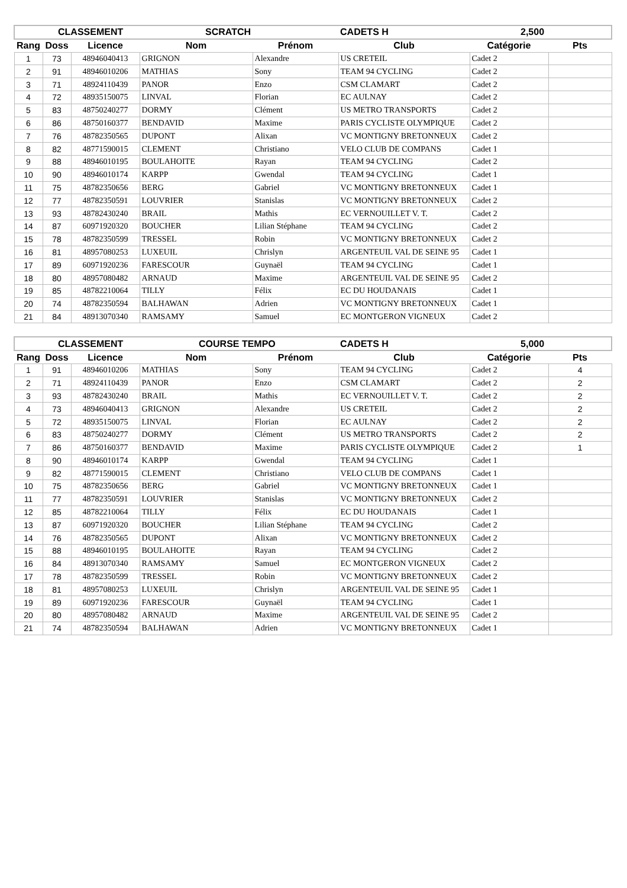| | CLASSEMENT | | SCRATCH | | CADETS H | 2,500 | |
| --- | --- | --- | --- | --- | --- | --- | --- |
| Rang | Doss | Licence | Nom | Prénom | Club | Catégorie | Pts |
| 1 | 73 | 48946040413 | GRIGNON | Alexandre | US CRETEIL | Cadet 2 | |
| 2 | 91 | 48946010206 | MATHIAS | Sony | TEAM 94 CYCLING | Cadet 2 | |
| 3 | 71 | 48924110439 | PANOR | Enzo | CSM CLAMART | Cadet 2 | |
| 4 | 72 | 48935150075 | LINVAL | Florian | EC AULNAY | Cadet 2 | |
| 5 | 83 | 48750240277 | DORMY | Clément | US METRO TRANSPORTS | Cadet 2 | |
| 6 | 86 | 48750160377 | BENDAVID | Maxime | PARIS CYCLISTE OLYMPIQUE | Cadet 2 | |
| 7 | 76 | 48782350565 | DUPONT | Alixan | VC MONTIGNY BRETONNEUX | Cadet 2 | |
| 8 | 82 | 48771590015 | CLEMENT | Christiano | VELO CLUB DE COMPANS | Cadet 1 | |
| 9 | 88 | 48946010195 | BOULAHOITE | Rayan | TEAM 94 CYCLING | Cadet 2 | |
| 10 | 90 | 48946010174 | KARPP | Gwendal | TEAM 94 CYCLING | Cadet 1 | |
| 11 | 75 | 48782350656 | BERG | Gabriel | VC MONTIGNY BRETONNEUX | Cadet 1 | |
| 12 | 77 | 48782350591 | LOUVRIER | Stanislas | VC MONTIGNY BRETONNEUX | Cadet 2 | |
| 13 | 93 | 48782430240 | BRAIL | Mathis | EC VERNOUILLET V. T. | Cadet 2 | |
| 14 | 87 | 60971920320 | BOUCHER | Lilian Stéphane | TEAM 94 CYCLING | Cadet 2 | |
| 15 | 78 | 48782350599 | TRESSEL | Robin | VC MONTIGNY BRETONNEUX | Cadet 2 | |
| 16 | 81 | 48957080253 | LUXEUIL | Chrislyn | ARGENTEUIL VAL DE SEINE 95 | Cadet 1 | |
| 17 | 89 | 60971920236 | FARESCOUR | Guynaël | TEAM 94 CYCLING | Cadet 1 | |
| 18 | 80 | 48957080482 | ARNAUD | Maxime | ARGENTEUIL VAL DE SEINE 95 | Cadet 2 | |
| 19 | 85 | 48782210064 | TILLY | Félix | EC DU HOUDANAIS | Cadet 1 | |
| 20 | 74 | 48782350594 | BALHAWAN | Adrien | VC MONTIGNY BRETONNEUX | Cadet 1 | |
| 21 | 84 | 48913070340 | RAMSAMY | Samuel | EC MONTGERON VIGNEUX | Cadet 2 | |
| | CLASSEMENT | | COURSE TEMPO | | CADETS H | 5,000 | |
| --- | --- | --- | --- | --- | --- | --- | --- |
| Rang | Doss | Licence | Nom | Prénom | Club | Catégorie | Pts |
| 1 | 91 | 48946010206 | MATHIAS | Sony | TEAM 94 CYCLING | Cadet 2 | 4 |
| 2 | 71 | 48924110439 | PANOR | Enzo | CSM CLAMART | Cadet 2 | 2 |
| 3 | 93 | 48782430240 | BRAIL | Mathis | EC VERNOUILLET V. T. | Cadet 2 | 2 |
| 4 | 73 | 48946040413 | GRIGNON | Alexandre | US CRETEIL | Cadet 2 | 2 |
| 5 | 72 | 48935150075 | LINVAL | Florian | EC AULNAY | Cadet 2 | 2 |
| 6 | 83 | 48750240277 | DORMY | Clément | US METRO TRANSPORTS | Cadet 2 | 2 |
| 7 | 86 | 48750160377 | BENDAVID | Maxime | PARIS CYCLISTE OLYMPIQUE | Cadet 2 | 1 |
| 8 | 90 | 48946010174 | KARPP | Gwendal | TEAM 94 CYCLING | Cadet 1 | |
| 9 | 82 | 48771590015 | CLEMENT | Christiano | VELO CLUB DE COMPANS | Cadet 1 | |
| 10 | 75 | 48782350656 | BERG | Gabriel | VC MONTIGNY BRETONNEUX | Cadet 1 | |
| 11 | 77 | 48782350591 | LOUVRIER | Stanislas | VC MONTIGNY BRETONNEUX | Cadet 2 | |
| 12 | 85 | 48782210064 | TILLY | Félix | EC DU HOUDANAIS | Cadet 1 | |
| 13 | 87 | 60971920320 | BOUCHER | Lilian Stéphane | TEAM 94 CYCLING | Cadet 2 | |
| 14 | 76 | 48782350565 | DUPONT | Alixan | VC MONTIGNY BRETONNEUX | Cadet 2 | |
| 15 | 88 | 48946010195 | BOULAHOITE | Rayan | TEAM 94 CYCLING | Cadet 2 | |
| 16 | 84 | 48913070340 | RAMSAMY | Samuel | EC MONTGERON VIGNEUX | Cadet 2 | |
| 17 | 78 | 48782350599 | TRESSEL | Robin | VC MONTIGNY BRETONNEUX | Cadet 2 | |
| 18 | 81 | 48957080253 | LUXEUIL | Chrislyn | ARGENTEUIL VAL DE SEINE 95 | Cadet 1 | |
| 19 | 89 | 60971920236 | FARESCOUR | Guynaël | TEAM 94 CYCLING | Cadet 1 | |
| 20 | 80 | 48957080482 | ARNAUD | Maxime | ARGENTEUIL VAL DE SEINE 95 | Cadet 2 | |
| 21 | 74 | 48782350594 | BALHAWAN | Adrien | VC MONTIGNY BRETONNEUX | Cadet 1 | |